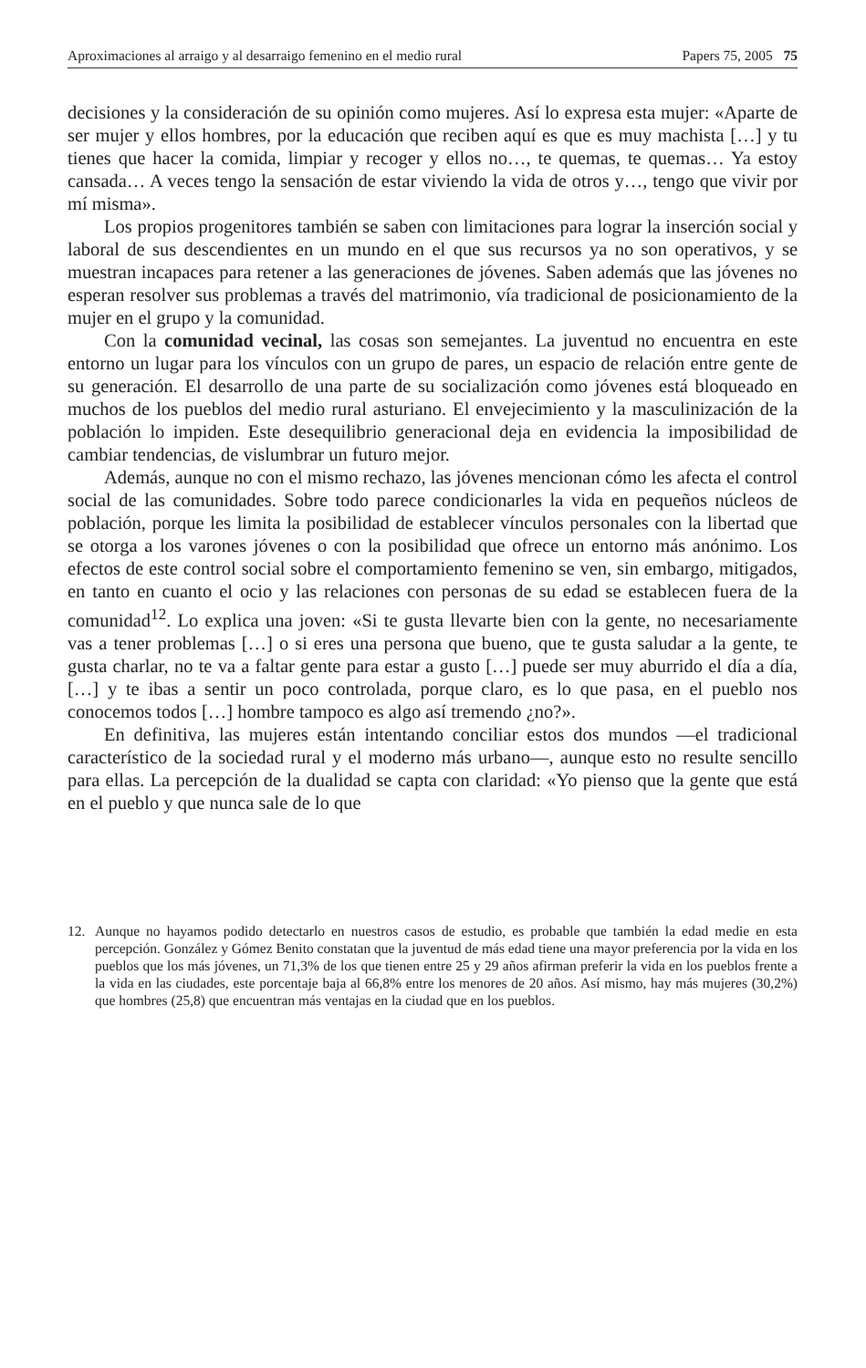Aproximaciones al arraigo y al desarraigo femenino en el medio rural Papers 75, 2005 75
decisiones y la consideración de su opinión como mujeres. Así lo expresa esta mujer: «Aparte de ser mujer y ellos hombres, por la educación que reciben aquí es que es muy machista […] y tu tienes que hacer la comida, limpiar y recoger y ellos no…, te quemas, te quemas… Ya estoy cansada… A veces tengo la sensación de estar viviendo la vida de otros y…, tengo que vivir por mí misma».
Los propios progenitores también se saben con limitaciones para lograr la inserción social y laboral de sus descendientes en un mundo en el que sus recursos ya no son operativos, y se muestran incapaces para retener a las generaciones de jóvenes. Saben además que las jóvenes no esperan resolver sus problemas a través del matrimonio, vía tradicional de posicionamiento de la mujer en el grupo y la comunidad.
Con la comunidad vecinal, las cosas son semejantes. La juventud no encuentra en este entorno un lugar para los vínculos con un grupo de pares, un espacio de relación entre gente de su generación. El desarrollo de una parte de su socialización como jóvenes está bloqueado en muchos de los pueblos del medio rural asturiano. El envejecimiento y la masculinización de la población lo impiden. Este desequilibrio generacional deja en evidencia la imposibilidad de cambiar tendencias, de vislumbrar un futuro mejor.
Además, aunque no con el mismo rechazo, las jóvenes mencionan cómo les afecta el control social de las comunidades. Sobre todo parece condicionarles la vida en pequeños núcleos de población, porque les limita la posibilidad de establecer vínculos personales con la libertad que se otorga a los varones jóvenes o con la posibilidad que ofrece un entorno más anónimo. Los efectos de este control social sobre el comportamiento femenino se ven, sin embargo, mitigados, en tanto en cuanto el ocio y las relaciones con personas de su edad se establecen fuera de la comunidad<sup>12</sup>. Lo explica una joven: «Si te gusta llevarte bien con la gente, no necesariamente vas a tener problemas […] o si eres una persona que bueno, que te gusta saludar a la gente, te gusta charlar, no te va a faltar gente para estar a gusto […] puede ser muy aburrido el día a día, […] y te ibas a sentir un poco controlada, porque claro, es lo que pasa, en el pueblo nos conocemos todos […] hombre tampoco es algo así tremendo ¿no?».
En definitiva, las mujeres están intentando conciliar estos dos mundos —el tradicional característico de la sociedad rural y el moderno más urbano—, aunque esto no resulte sencillo para ellas. La percepción de la dualidad se capta con claridad: «Yo pienso que la gente que está en el pueblo y que nunca sale de lo que
12. Aunque no hayamos podido detectarlo en nuestros casos de estudio, es probable que también la edad medie en esta percepción. González y Gómez Benito constatan que la juventud de más edad tiene una mayor preferencia por la vida en los pueblos que los más jóvenes, un 71,3% de los que tienen entre 25 y 29 años afirman preferir la vida en los pueblos frente a la vida en las ciudades, este porcentaje baja al 66,8% entre los menores de 20 años. Así mismo, hay más mujeres (30,2%) que hombres (25,8) que encuentran más ventajas en la ciudad que en los pueblos.